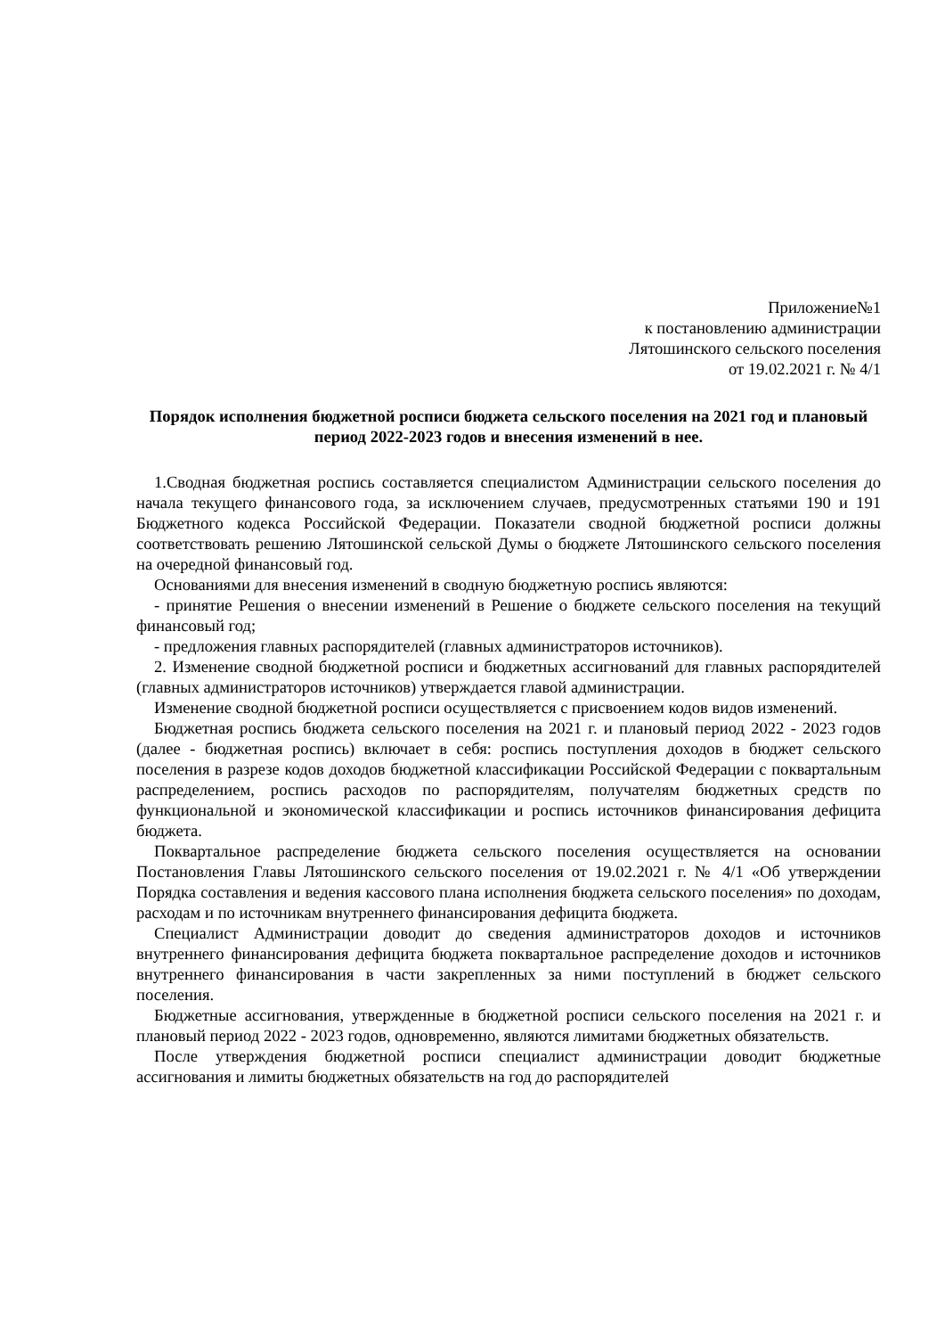Приложение№1
к постановлению администрации
Лятошинского сельского поселения
от 19.02.2021 г. № 4/1
Порядок исполнения бюджетной росписи бюджета сельского поселения на 2021 год и плановый период 2022-2023 годов и внесения изменений в нее.
1.Сводная бюджетная роспись составляется специалистом Администрации сельского поселения до начала текущего финансового года, за исключением случаев, предусмотренных статьями 190 и 191 Бюджетного кодекса Российской Федерации. Показатели сводной бюджетной росписи должны соответствовать решению Лятошинской сельской Думы о бюджете Лятошинского сельского поселения на очередной финансовый год.
Основаниями для внесения изменений в сводную бюджетную роспись являются:
- принятие Решения о внесении изменений в Решение о бюджете сельского поселения на текущий финансовый год;
- предложения главных распорядителей (главных администраторов источников).
2. Изменение сводной бюджетной росписи и бюджетных ассигнований для главных распорядителей (главных администраторов источников) утверждается главой администрации.
Изменение сводной бюджетной росписи осуществляется с присвоением кодов видов изменений.
Бюджетная роспись бюджета сельского поселения на 2021 г. и плановый период 2022 - 2023 годов (далее - бюджетная роспись) включает в себя: роспись поступления доходов в бюджет сельского поселения в разрезе кодов доходов бюджетной классификации Российской Федерации с поквартальным распределением, роспись расходов по распорядителям, получателям бюджетных средств по функциональной и экономической классификации и роспись источников финансирования дефицита бюджета.
Поквартальное распределение бюджета сельского поселения осуществляется на основании Постановления Главы Лятошинского сельского поселения от 19.02.2021 г. № 4/1 «Об утверждении Порядка составления и ведения кассового плана исполнения бюджета сельского поселения» по доходам, расходам и по источникам внутреннего финансирования дефицита бюджета.
Специалист Администрации доводит до сведения администраторов доходов и источников внутреннего финансирования дефицита бюджета поквартальное распределение доходов и источников внутреннего финансирования в части закрепленных за ними поступлений в бюджет сельского поселения.
Бюджетные ассигнования, утвержденные в бюджетной росписи сельского поселения на 2021 г. и плановый период 2022 - 2023 годов, одновременно, являются лимитами бюджетных обязательств.
После утверждения бюджетной росписи специалист администрации доводит бюджетные ассигнования и лимиты бюджетных обязательств на год до распорядителей